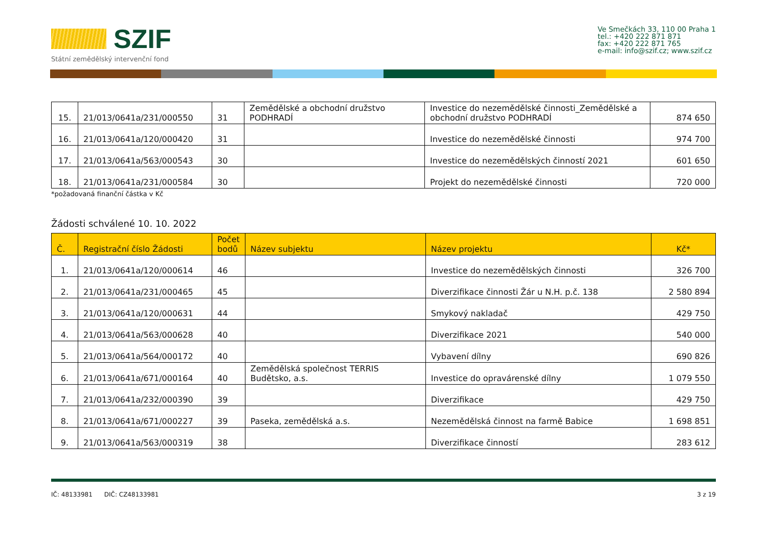SZIF
Státní zemědělský intervenční fond
Ve Smečkách 33, 110 00 Praha 1
tel.: +420 222 871 871
fax: +420 222 871 765
e-mail: info@szif.cz; www.szif.cz
| 15. | 21/013/0641a/231/000550 | 31 | Zemědělské a obchodní družstvo PODHRADÍ | Investice do nezemědělské činnosti_Zemědělské a obchodní družstvo PODHRADÍ | 874 650 |
| 16. | 21/013/0641a/120/000420 | 31 | | Investice do nezemědělské činnosti | 974 700 |
| 17. | 21/013/0641a/563/000543 | 30 | | Investice do nezemědělských činností 2021 | 601 650 |
| 18. | 21/013/0641a/231/000584 | 30 | | Projekt do nezemědělské činnosti | 720 000 |
*požadovaná finanční částka v Kč
Žádosti schválené 10. 10. 2022
| Č. | Registrační číslo Žádosti | Počet bodů | Název subjektu | Název projektu | Kč* |
| --- | --- | --- | --- | --- | --- |
| 1. | 21/013/0641a/120/000614 | 46 | | Investice do nezemědělských činnosti | 326 700 |
| 2. | 21/013/0641a/231/000465 | 45 | | Diverzifikace činnosti Žár u N.H. p.č. 138 | 2 580 894 |
| 3. | 21/013/0641a/120/000631 | 44 | | Smykový nakladač | 429 750 |
| 4. | 21/013/0641a/563/000628 | 40 | | Diverzifikace 2021 | 540 000 |
| 5. | 21/013/0641a/564/000172 | 40 | | Vybavení dílny | 690 826 |
| 6. | 21/013/0641a/671/000164 | 40 | Zemědělská společnost TERRIS Budětsko, a.s. | Investice do opravárenské dílny | 1 079 550 |
| 7. | 21/013/0641a/232/000390 | 39 | | Diverzifikace | 429 750 |
| 8. | 21/013/0641a/671/000227 | 39 | Paseka, zemědělská a.s. | Nezemědělská činnost na farmě Babice | 1 698 851 |
| 9. | 21/013/0641a/563/000319 | 38 | | Diverzifikace činností | 283 612 |
IČ: 48133981 DIČ: CZ48133981 3 z 19